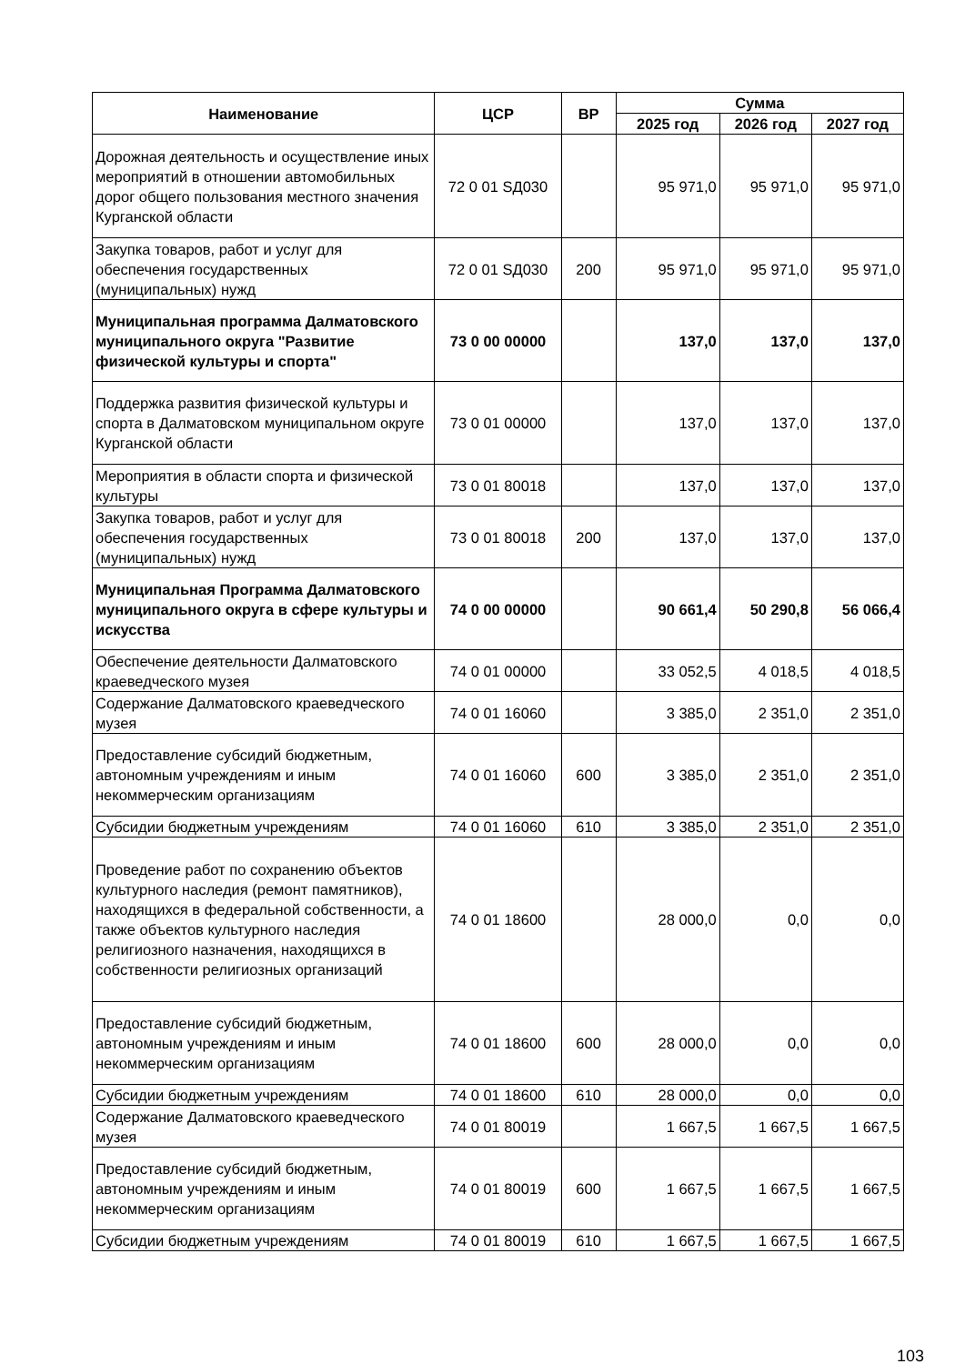| Наименование | ЦСР | ВР | Сумма | | |
| --- | --- | --- | --- | --- | --- |
| | | | 2025 год | 2026 год | 2027 год |
| Дорожная деятельность и осуществление иных мероприятий в отношении автомобильных дорог общего пользования местного значения Курганской области | 72 0 01 SД030 | | 95 971,0 | 95 971,0 | 95 971,0 |
| Закупка товаров, работ и услуг для обеспечения государственных (муниципальных) нужд | 72 0 01 SД030 | 200 | 95 971,0 | 95 971,0 | 95 971,0 |
| Муниципальная программа Далматовского муниципального округа "Развитие физической культуры и спорта" | 73 0 00 00000 | | 137,0 | 137,0 | 137,0 |
| Поддержка развития физической культуры и спорта в Далматовском муниципальном округе Курганской области | 73 0 01 00000 | | 137,0 | 137,0 | 137,0 |
| Мероприятия в области спорта и физической культуры | 73 0 01 80018 | | 137,0 | 137,0 | 137,0 |
| Закупка товаров, работ и услуг для обеспечения государственных (муниципальных) нужд | 73 0 01 80018 | 200 | 137,0 | 137,0 | 137,0 |
| Муниципальная Программа Далматовского муниципального округа в сфере культуры и искусства | 74 0 00 00000 | | 90 661,4 | 50 290,8 | 56 066,4 |
| Обеспечение деятельности Далматовского краеведческого музея | 74 0 01 00000 | | 33 052,5 | 4 018,5 | 4 018,5 |
| Содержание Далматовского краеведческого музея | 74 0 01 16060 | | 3 385,0 | 2 351,0 | 2 351,0 |
| Предоставление субсидий бюджетным, автономным учреждениям и иным некоммерческим организациям | 74 0 01 16060 | 600 | 3 385,0 | 2 351,0 | 2 351,0 |
| Субсидии бюджетным учреждениям | 74 0 01 16060 | 610 | 3 385,0 | 2 351,0 | 2 351,0 |
| Проведение работ по сохранению объектов культурного наследия (ремонт памятников), находящихся в федеральной собственности, а также объектов культурного наследия религиозного назначения, находящихся в собственности религиозных организаций | 74 0 01 18600 | | 28 000,0 | 0,0 | 0,0 |
| Предоставление субсидий бюджетным, автономным учреждениям и иным некоммерческим организациям | 74 0 01 18600 | 600 | 28 000,0 | 0,0 | 0,0 |
| Субсидии бюджетным учреждениям | 74 0 01 18600 | 610 | 28 000,0 | 0,0 | 0,0 |
| Содержание Далматовского краеведческого музея | 74 0 01 80019 | | 1 667,5 | 1 667,5 | 1 667,5 |
| Предоставление субсидий бюджетным, автономным учреждениям и иным некоммерческим организациям | 74 0 01 80019 | 600 | 1 667,5 | 1 667,5 | 1 667,5 |
| Субсидии бюджетным учреждениям | 74 0 01 80019 | 610 | 1 667,5 | 1 667,5 | 1 667,5 |
103